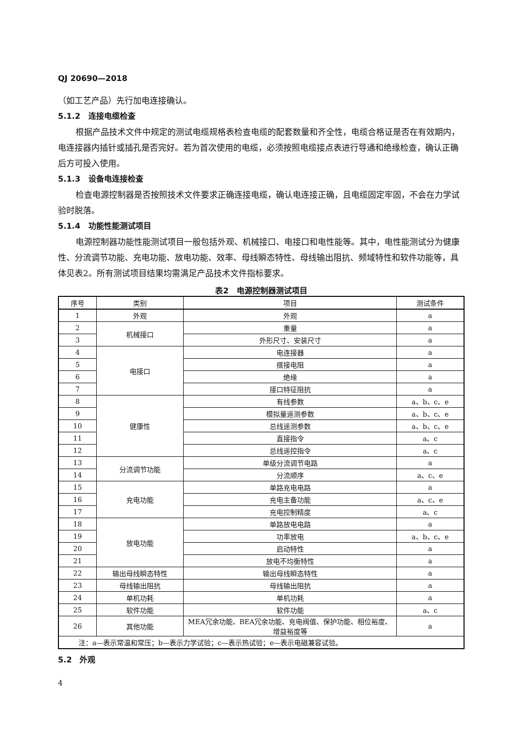QJ 20690—2018
（如工艺产品）先行加电连接确认。
5.1.2　连接电缆检查
根据产品技术文件中规定的测试电缆规格表检查电缆的配套数量和齐全性，电缆合格证是否在有效期内，电连接器内插针或插孔是否完好。若为首次使用的电缆，必须按照电缆接点表进行导通和绝缘检查，确认正确后方可投入使用。
5.1.3　设备电连接检查
检查电源控制器是否按照技术文件要求正确连接电缆，确认电连接正确，且电缆固定牢固，不会在力学试验时脱落。
5.1.4　功能性能测试项目
电源控制器功能性能测试项目一般包括外观、机械接口、电接口和电性能等。其中，电性能测试分为健康性、分流调节功能、充电功能、放电功能、效率、母线瞬态特性、母线输出阻抗、频域特性和软件功能等，具体见表2。所有测试项目结果均需满足产品技术文件指标要求。
表2　电源控制器测试项目
| 序号 | 类别 | 项目 | 测试条件 |
| --- | --- | --- | --- |
| 1 | 外观 | 外观 | a |
| 2 | 机械接口 | 重量 | a |
| 3 | | 外形尺寸、安装尺寸 | a |
| 4 | 电接口 | 电连接器 | a |
| 5 | | 搭接电阻 | a |
| 6 | | 绝缘 | a |
| 7 | | 接口特征阻抗 | a |
| 8 | 健康性 | 有线参数 | a、b、c、e |
| 9 | | 模拟量遥测参数 | a、b、c、e |
| 10 | | 总线遥测参数 | a、b、c、e |
| 11 | | 直接指令 | a、c |
| 12 | | 总线遥控指令 | a、c |
| 13 | 分流调节功能 | 单级分流调节电路 | a |
| 14 | | 分流顺序 | a、c、e |
| 15 | 充电功能 | 单路充电电路 | a |
| 16 | | 充电主备功能 | a、c、e |
| 17 | | 充电控制精度 | a、c |
| 18 | 放电功能 | 单路放电电路 | a |
| 19 | | 功率放电 | a、b、c、e |
| 20 | | 启动特性 | a |
| 21 | | 放电不均衡特性 | a |
| 22 | 输出母线瞬态特性 | 输出母线瞬态特性 | a |
| 23 | 母线输出阻抗 | 母线输出阻抗 | a |
| 24 | 单机功耗 | 单机功耗 | a |
| 25 | 软件功能 | 软件功能 | a、c |
| 26 | 其他功能 | MEA冗余功能、BEA冗余功能、充电阀值、保护功能、相位裕度、增益裕度等 | a |
| 注：a—表示常温和常压；b—表示力学试验；c—表示热试验；e—表示电磁兼容试验。 | | | |
5.2　外观
4